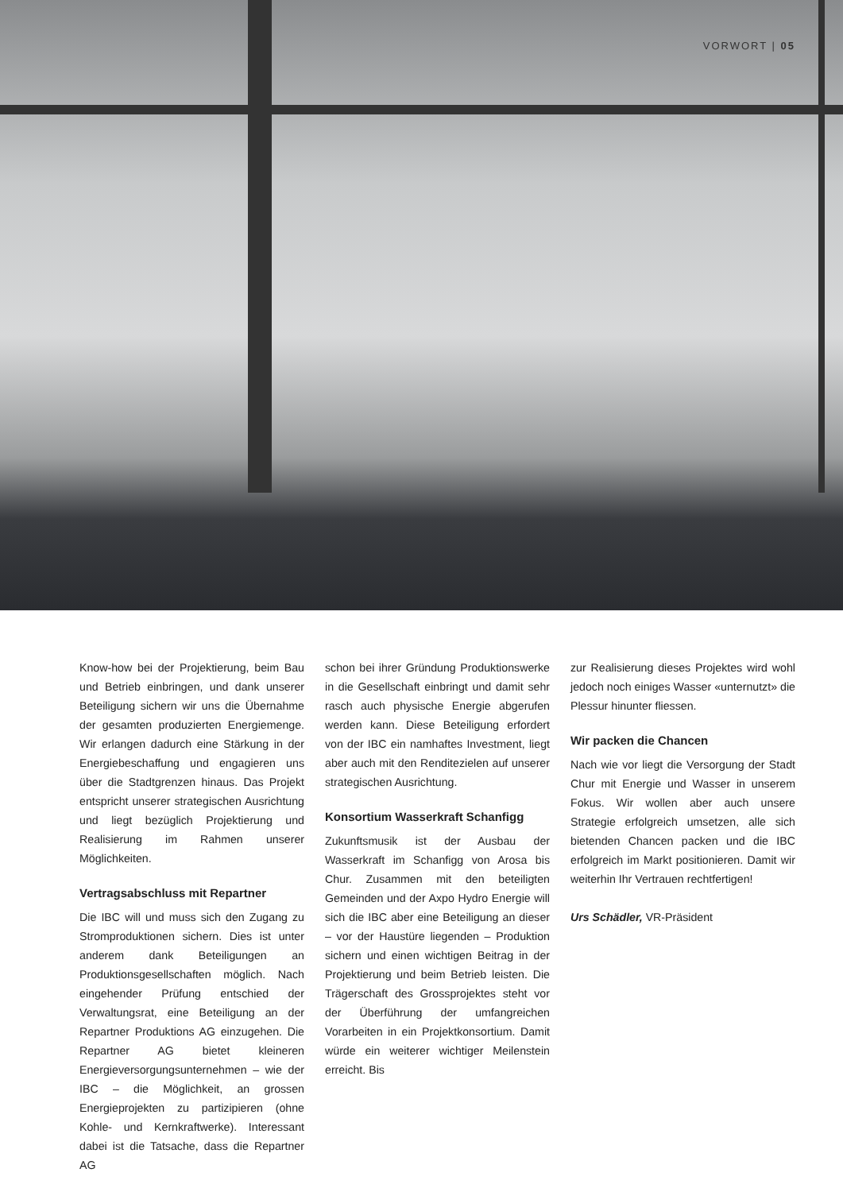VORWORT | 05
Know-how bei der Projektierung, beim Bau und Betrieb einbringen, und dank unserer Beteiligung sichern wir uns die Übernahme der gesamten produzierten Energiemenge. Wir erlangen dadurch eine Stärkung in der Energiebeschaffung und engagieren uns über die Stadtgrenzen hinaus. Das Projekt entspricht unserer strategischen Ausrichtung und liegt bezüglich Projektierung und Realisierung im Rahmen unserer Möglichkeiten.
Vertragsabschluss mit Repartner
Die IBC will und muss sich den Zugang zu Stromproduktionen sichern. Dies ist unter anderem dank Beteiligungen an Produktionsgesellschaften möglich. Nach eingehender Prüfung entschied der Verwaltungsrat, eine Beteiligung an der Repartner Produktions AG einzugehen. Die Repartner AG bietet kleineren Energieversorgungsunternehmen – wie der IBC – die Möglichkeit, an grossen Energieprojekten zu partizipieren (ohne Kohle- und Kernkraftwerke). Interessant dabei ist die Tatsache, dass die Repartner AG
schon bei ihrer Gründung Produktionswerke in die Gesellschaft einbringt und damit sehr rasch auch physische Energie abgerufen werden kann. Diese Beteiligung erfordert von der IBC ein namhaftes Investment, liegt aber auch mit den Renditezielen auf unserer strategischen Ausrichtung.
Konsortium Wasserkraft Schanfigg
Zukunftsmusik ist der Ausbau der Wasserkraft im Schanfigg von Arosa bis Chur. Zusammen mit den beteiligten Gemeinden und der Axpo Hydro Energie will sich die IBC aber eine Beteiligung an dieser – vor der Haustüre liegenden – Produktion sichern und einen wichtigen Beitrag in der Projektierung und beim Betrieb leisten. Die Trägerschaft des Grossprojektes steht vor der Überführung der umfangreichen Vorarbeiten in ein Projektkonsortium. Damit würde ein weiterer wichtiger Meilenstein erreicht. Bis
zur Realisierung dieses Projektes wird wohl jedoch noch einiges Wasser «unternutzt» die Plessur hinunter fliessen.
Wir packen die Chancen
Nach wie vor liegt die Versorgung der Stadt Chur mit Energie und Wasser in unserem Fokus. Wir wollen aber auch unsere Strategie erfolgreich umsetzen, alle sich bietenden Chancen packen und die IBC erfolgreich im Markt positionieren. Damit wir weiterhin Ihr Vertrauen rechtfertigen!
Urs Schädler, VR-Präsident